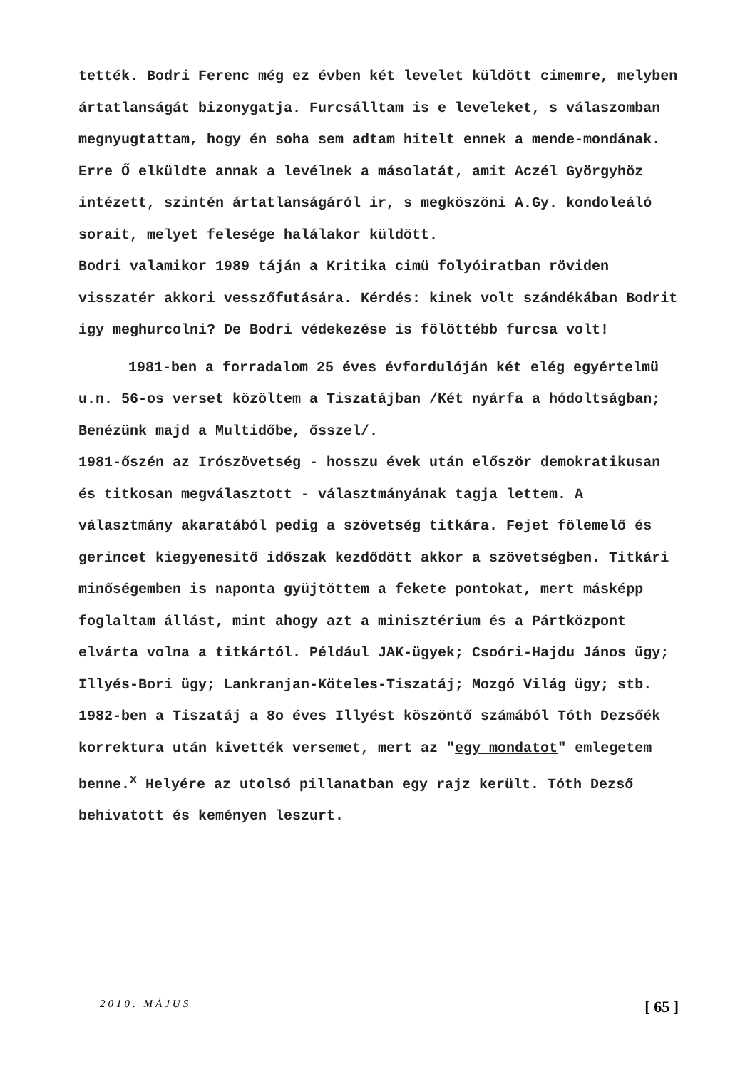tették. Bodri Ferenc még ez évben két levelet küldött cimemre, melyben ártatlanságát bizonygatja. Furcsálltam is e leveleket, s válaszomban megnyugtattam, hogy én soha sem adtam hitelt ennek a mende-mondának. Erre Ő elküldte annak a levélnek a másolatát, amit Aczél Györgyhöz intézett, szintén ártatlanságáról ir, s megköszöni A.Gy. kondoleáló sorait, melyet felesége halálakor küldött.
Bodri valamikor 1989 táján a Kritika cimü folyóiratban röviden visszatér akkori vesszőfutására. Kérdés: kinek volt szándékában Bodrit igy meghurcolni? De Bodri védekezése is fölöttébb furcsa volt!
1981-ben a forradalom 25 éves évfordulóján két elég egyértelmü u.n. 56-os verset közöltem a Tiszatájban /Két nyárfa a hódoltságban; Benézünk majd a Multidőbe, ősszel/.
1981-őszén az Irószövetség - hosszu évek után először demokratikusan és titkosan megválasztott - választmányának tagja lettem. A választmány akaratából pedig a szövetség titkára. Fejet fölemelő és gerincet kiegyenesitő időszak kezdődött akkor a szövetségben. Titkári minőségemben is naponta gyüjtöttem a fekete pontokat, mert másképp foglaltam állást, mint ahogy azt a minisztérium és a Pártközpont elvárta volna a titkártól. Például JAK-ügyek; Csoóri-Hajdu János ügy; Illyés-Bori ügy; Lankranjan-Köteles-Tiszatáj; Mozgó Világ ügy; stb. 1982-ben a Tiszatáj a 8o éves Illyést köszöntő számából Tóth Dezsőék korrektura után kivették versemet, mert az "egy mondatot" emlegetem benne.<sup>x</sup> Helyére az utolsó pillanatban egy rajz került. Tóth Dezső behivatott és keményen leszurt.
2010. MÁJUS [ 65 ]